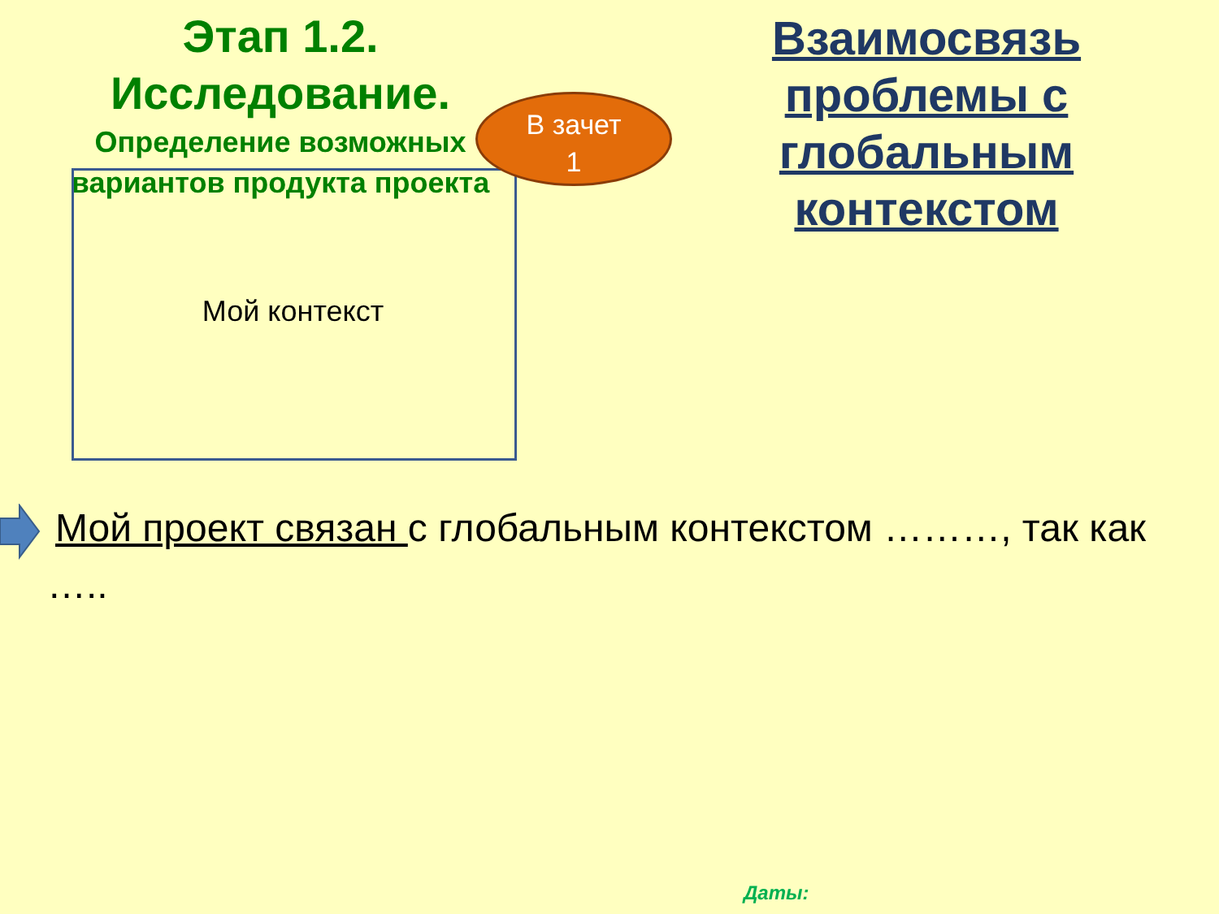Этап 1.2.
Исследование.
Определение возможных вариантов продукта проекта
Мой контекст
В зачет
1
Взаимосвязь проблемы с глобальным контекстом
Мой проект связан с глобальным контекстом ………, так как
…..
Даты: